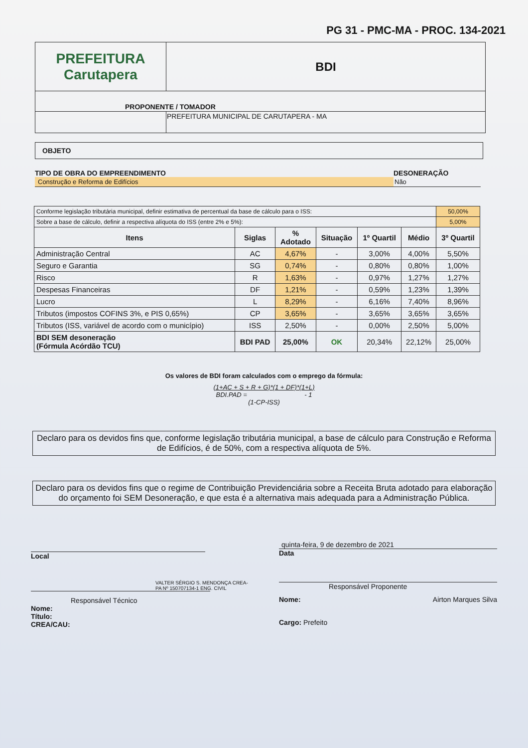PG 31 - PMC-MA - PROC. 134-2021
| PREFEITURA Carutapera | BDI |
| PROPONENTE / TOMADOR | |
| | PREFEITURA MUNICIPAL DE CARUTAPERA - MA |
OBJETO
TIPO DE OBRA DO EMPREENDIMENTO
Construção e Reforma de Edifícios
DESONERAÇÃO
Não
| Conforme legislação tributária municipal, definir estimativa de percentual da base de cálculo para o ISS: | | | | | | 50,00% |
| Sobre a base de cálculo, definir a respectiva alíquota do ISS (entre 2% e 5%): | | | | | | 5,00% |
| Itens | Siglas | % Adotado | Situação | 1º Quartil | Médio | 3º Quartil |
| Administração Central | AC | 4,67% | - | 3,00% | 4,00% | 5,50% |
| Seguro e Garantia | SG | 0,74% | - | 0,80% | 0,80% | 1,00% |
| Risco | R | 1,63% | - | 0,97% | 1,27% | 1,27% |
| Despesas Financeiras | DF | 1,21% | - | 0,59% | 1,23% | 1,39% |
| Lucro | L | 8,29% | - | 6,16% | 7,40% | 8,96% |
| Tributos (impostos COFINS 3%, e PIS 0,65%) | CP | 3,65% | - | 3,65% | 3,65% | 3,65% |
| Tributos (ISS, variável de acordo com o município) | ISS | 2,50% | - | 0,00% | 2,50% | 5,00% |
| BDI SEM desoneração (Fórmula Acórdão TCU) | BDI PAD | 25,00% | OK | 20,34% | 22,12% | 25,00% |
Os valores de BDI foram calculados com o emprego da fórmula:
(1+AC + S + R + G)*(1 + DF)*(1+L)
BDI.PAD = - 1
(1-CP-ISS)
Declaro para os devidos fins que, conforme legislação tributária municipal, a base de cálculo para Construção e Reforma de Edifícios, é de 50%, com a respectiva alíquota de 5%.
Declaro para os devidos fins que o regime de Contribuição Previdenciária sobre a Receita Bruta adotado para elaboração do orçamento foi SEM Desoneração, e que esta é a alternativa mais adequada para a Administração Pública.
Local
VALTER SÉRGIO S. MENDONÇA CREA-PA Nº 150707134-1 ENG. CIVIL
Responsável Técnico
Nome:
Título:
CREA/CAU:
quinta-feira, 9 de dezembro de 2021
Data
Responsável Proponente
Nome: Airton Marques Silva
Cargo: Prefeito